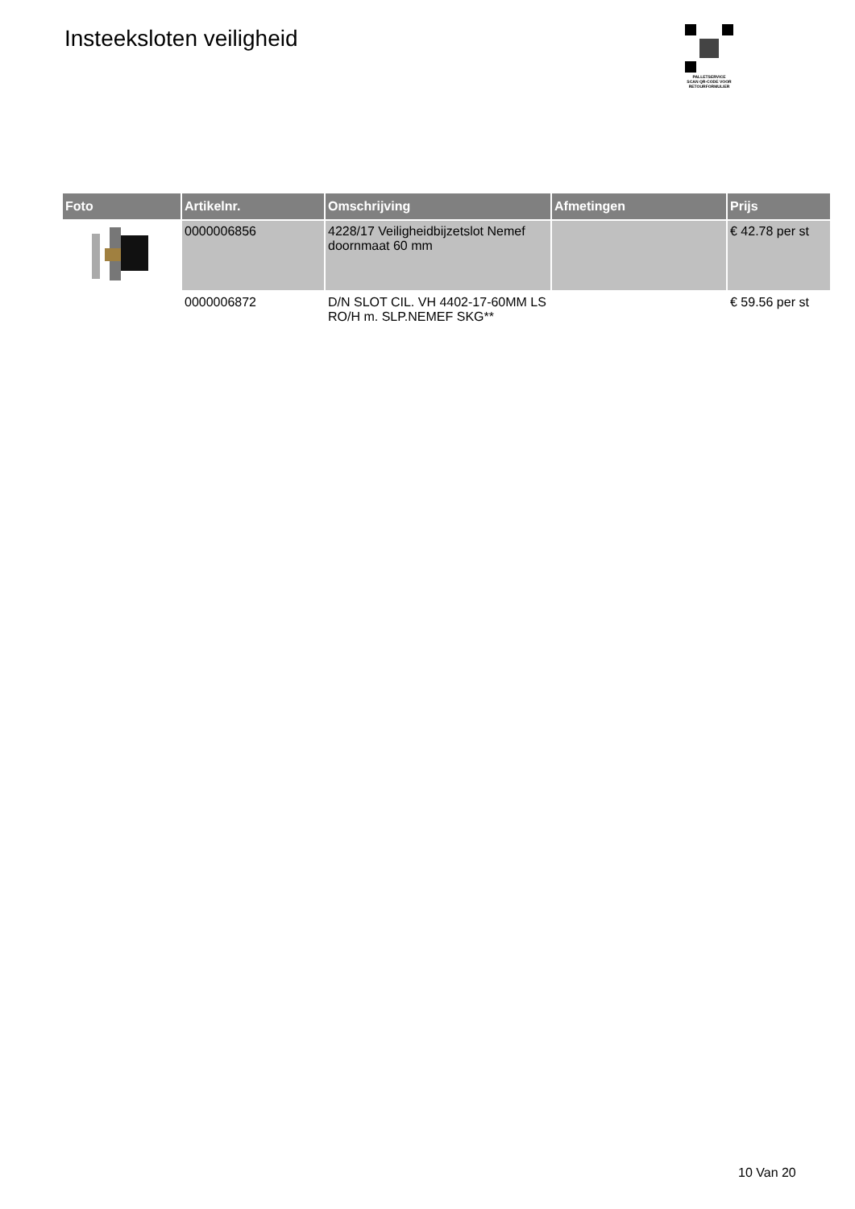Insteeksloten veiligheid
PALLETSERVICE
SCAN QR-CODE VOOR
RETOURFORMULIER
| Foto | Artikelnr. | Omschrijving | Afmetingen | Prijs |
| --- | --- | --- | --- | --- |
| | 0000006856 | 4228/17 Veiligheidbijzetslot Nemef doornmaat 60 mm | | € 42.78 per st |
| | 0000006872 | D/N SLOT CIL. VH 4402-17-60MM LS RO/H m. SLP.NEMEF SKG** | | € 59.56 per st |
10 Van 20